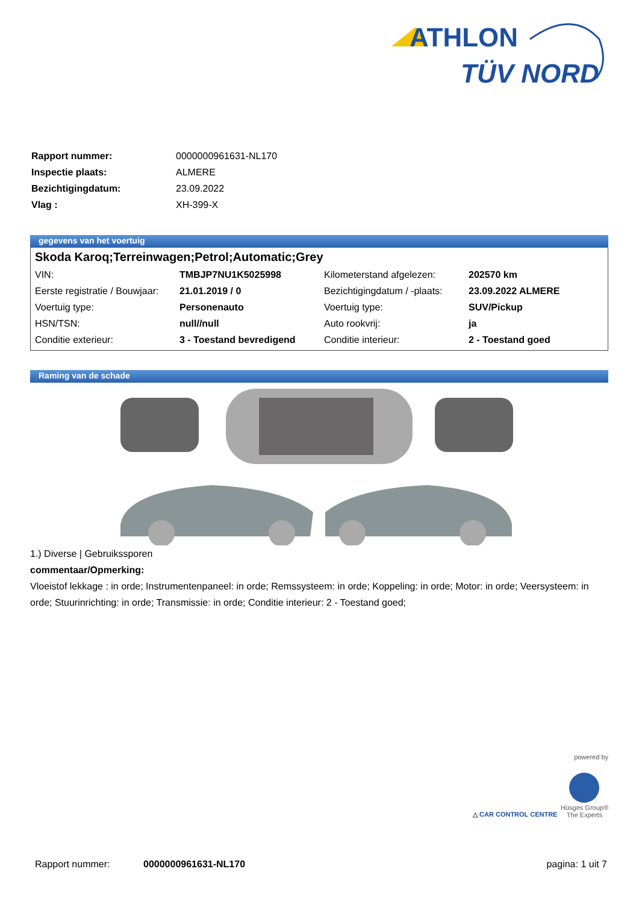ATHLON
TÜV NORD
| Rapport nummer: | 0000000961631-NL170 |
| Inspectie plaats: | ALMERE |
| Bezichtigingdatum: | 23.09.2022 |
| Vlag : | XH-399-X |
gegevens van het voertuig
Skoda Karoq;Terreinwagen;Petrol;Automatic;Grey
| VIN: | TMBJP7NU1K5025998 | Kilometerstand afgelezen: | 202570 km |
| Eerste registratie / Bouwjaar: | 21.01.2019 / 0 | Bezichtigingdatum / -plaats: | 23.09.2022 ALMERE |
| Voertuig type: | Personenauto | Voertuig type: | SUV/Pickup |
| HSN/TSN: | null//null | Auto rookvrij: | ja |
| Conditie exterieur: | 3 - Toestand bevredigend | Conditie interieur: | 2 - Toestand goed |
Raming van de schade
1.) Diverse | Gebruikssporen
commentaar/Opmerking:
Vloeistof lekkage : in orde; Instrumentenpaneel: in orde; Remssysteem: in orde; Koppeling: in orde; Motor: in orde; Veersysteem: in orde; Stuurinrichting: in orde; Transmissie: in orde; Conditie interieur: 2 - Toestand goed;
powered by
△ CAR CONTROL CENTRE
Hüsges Group®
The Experts
Rapport nummer: 0000000961631-NL170 pagina: 1 uit 7